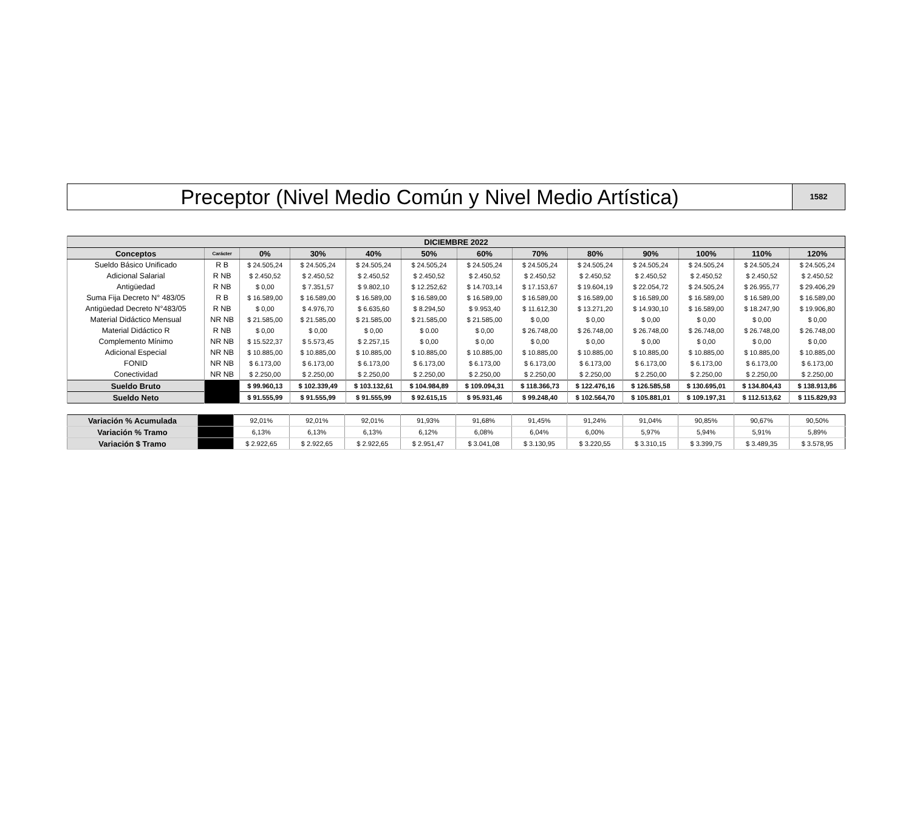Preceptor (Nivel Medio Común y Nivel Medio Artística)
1582
| DICIEMBRE 2022 | | | | | | | | | | | | |
| --- | --- | --- | --- | --- | --- | --- | --- | --- | --- | --- | --- | --- |
| Conceptos | Carácter | 0% | 30% | 40% | 50% | 60% | 70% | 80% | 90% | 100% | 110% | 120% |
| Sueldo Básico Unificado | R B | $ 24.505,24 | $ 24.505,24 | $ 24.505,24 | $ 24.505,24 | $ 24.505,24 | $ 24.505,24 | $ 24.505,24 | $ 24.505,24 | $ 24.505,24 | $ 24.505,24 | $ 24.505,24 |
| Adicional Salarial | R NB | $ 2.450,52 | $ 2.450,52 | $ 2.450,52 | $ 2.450,52 | $ 2.450,52 | $ 2.450,52 | $ 2.450,52 | $ 2.450,52 | $ 2.450,52 | $ 2.450,52 | $ 2.450,52 |
| Antigüedad | R NB | $ 0,00 | $ 7.351,57 | $ 9.802,10 | $ 12.252,62 | $ 14.703,14 | $ 17.153,67 | $ 19.604,19 | $ 22.054,72 | $ 24.505,24 | $ 26.955,77 | $ 29.406,29 |
| Suma Fija Decreto N° 483/05 | R B | $ 16.589,00 | $ 16.589,00 | $ 16.589,00 | $ 16.589,00 | $ 16.589,00 | $ 16.589,00 | $ 16.589,00 | $ 16.589,00 | $ 16.589,00 | $ 16.589,00 | $ 16.589,00 |
| Antigüedad Decreto N°483/05 | R NB | $ 0,00 | $ 4.976,70 | $ 6.635,60 | $ 8.294,50 | $ 9.953,40 | $ 11.612,30 | $ 13.271,20 | $ 14.930,10 | $ 16.589,00 | $ 18.247,90 | $ 19.906,80 |
| Material Didáctico Mensual | NR NB | $ 21.585,00 | $ 21.585,00 | $ 21.585,00 | $ 21.585,00 | $ 21.585,00 | $ 0,00 | $ 0,00 | $ 0,00 | $ 0,00 | $ 0,00 | $ 0,00 |
| Material Didáctico R | R NB | $ 0,00 | $ 0,00 | $ 0,00 | $ 0.00 | $ 0,00 | $ 26.748,00 | $ 26.748,00 | $ 26.748,00 | $ 26.748,00 | $ 26.748,00 | $ 26.748,00 |
| Complemento Mínimo | NR NB | $ 15.522,37 | $ 5.573,45 | $ 2.257,15 | $ 0,00 | $ 0,00 | $ 0,00 | $ 0,00 | $ 0,00 | $ 0,00 | $ 0,00 | $ 0,00 |
| Adicional Especial | NR NB | $ 10.885,00 | $ 10.885,00 | $ 10.885,00 | $ 10.885,00 | $ 10.885,00 | $ 10.885,00 | $ 10.885,00 | $ 10.885,00 | $ 10.885,00 | $ 10.885,00 | $ 10.885,00 |
| FONID | NR NB | $ 6.173,00 | $ 6.173,00 | $ 6.173,00 | $ 6.173,00 | $ 6.173,00 | $ 6.173,00 | $ 6.173,00 | $ 6.173,00 | $ 6.173,00 | $ 6.173,00 | $ 6.173,00 |
| Conectividad | NR NB | $ 2.250,00 | $ 2.250,00 | $ 2.250,00 | $ 2.250,00 | $ 2.250,00 | $ 2.250,00 | $ 2.250,00 | $ 2.250,00 | $ 2.250,00 | $ 2.250,00 | $ 2.250,00 |
| Sueldo Bruto | | $ 99.960,13 | $ 102.339,49 | $ 103.132,61 | $ 104.984,89 | $ 109.094,31 | $ 118.366,73 | $ 122.476,16 | $ 126.585,58 | $ 130.695,01 | $ 134.804,43 | $ 138.913,86 |
| Sueldo Neto | | $ 91.555,99 | $ 91.555,99 | $ 91.555,99 | $ 92.615,15 | $ 95.931,46 | $ 99.248,40 | $ 102.564,70 | $ 105.881,01 | $ 109.197,31 | $ 112.513,62 | $ 115.829,93 |
| Variación % Acumulada | | 92,01% | 92,01% | 92,01% | 91,93% | 91,68% | 91,45% | 91,24% | 91,04% | 90,85% | 90,67% | 90,50% |
| Variación % Tramo | | 6,13% | 6,13% | 6,13% | 6,12% | 6,08% | 6,04% | 6,00% | 5,97% | 5,94% | 5,91% | 5,89% |
| Variación $ Tramo | | $ 2.922,65 | $ 2.922,65 | $ 2.922,65 | $ 2.951,47 | $ 3.041,08 | $ 3.130,95 | $ 3.220,55 | $ 3.310,15 | $ 3.399,75 | $ 3.489,35 | $ 3.578,95 |